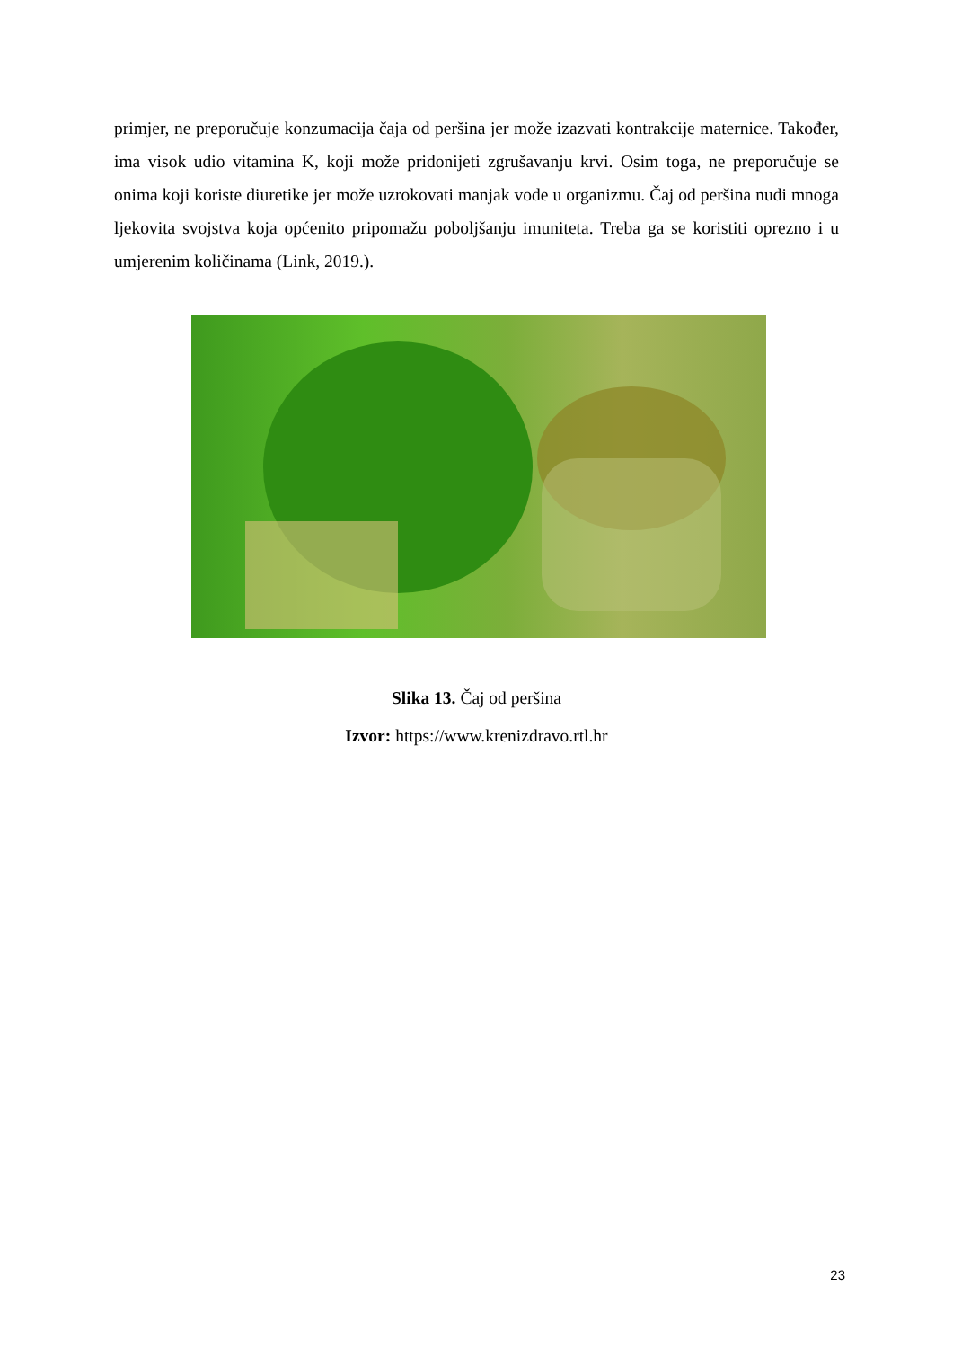primjer, ne preporučuje konzumacija čaja od peršina jer može izazvati kontrakcije maternice. Također, ima visok udio vitamina K, koji može pridonijeti zgrušavanju krvi. Osim toga, ne preporučuje se onima koji koriste diuretike jer može uzrokovati manjak vode u organizmu. Čaj od peršina nudi mnoga ljekovita svojstva koja općenito pripomažu poboljšanju imuniteta. Treba ga se koristiti oprezno i u umjerenim količinama (Link, 2019.).
Slika 13. Čaj od peršina
Izvor: https://www.krenizdravo.rtl.hr
23